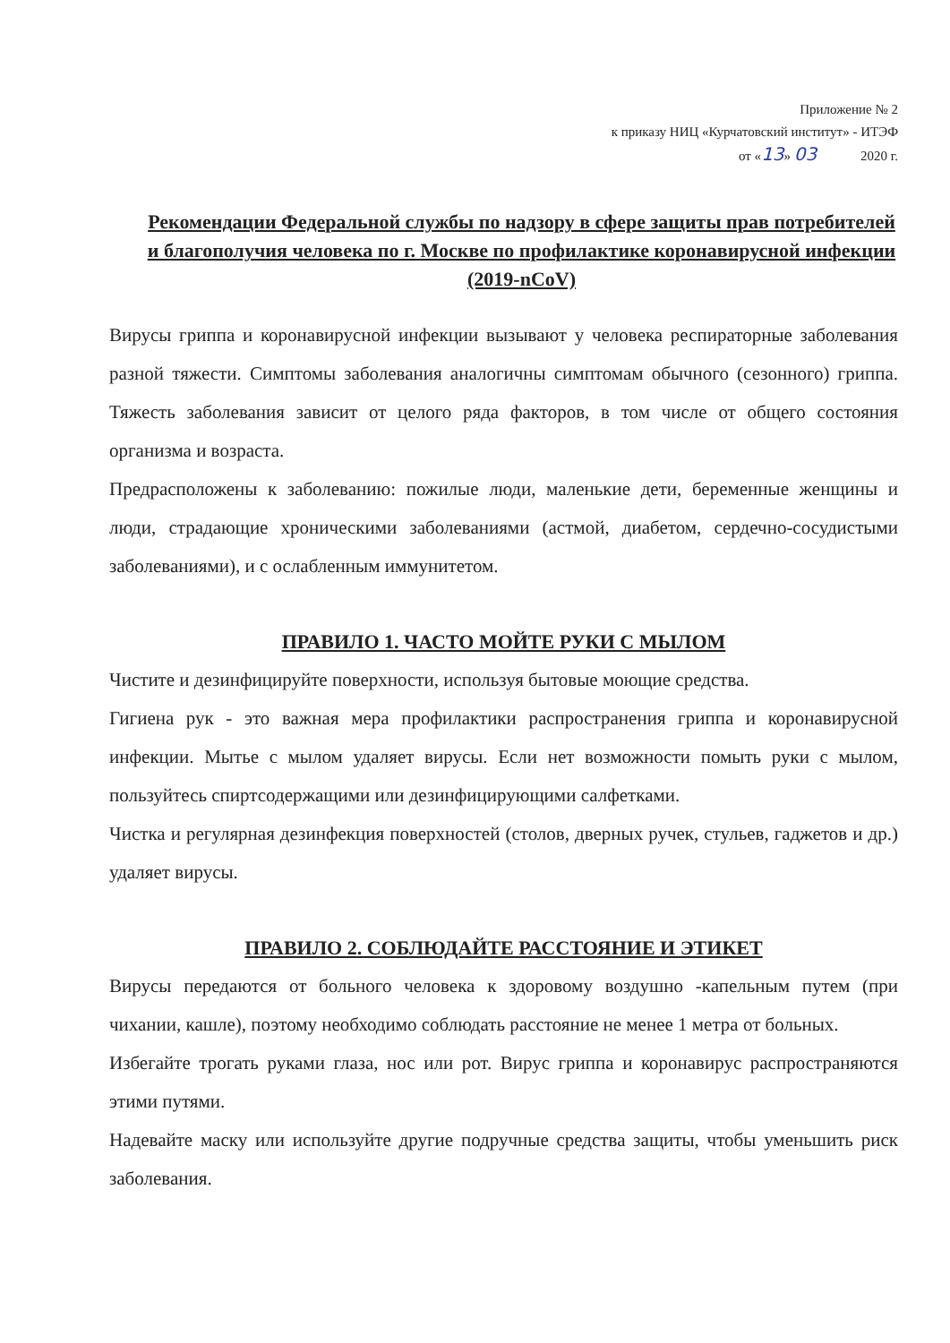Приложение № 2
к приказу НИЦ «Курчатовский институт» - ИТЭФ
от «13» 03 2020 г.
Рекомендации Федеральной службы по надзору в сфере защиты прав потребителей и благополучия человека по г. Москве по профилактике коронавирусной инфекции (2019-nCoV)
Вирусы гриппа и коронавирусной инфекции вызывают у человека респираторные заболевания разной тяжести. Симптомы заболевания аналогичны симптомам обычного (сезонного) гриппа. Тяжесть заболевания зависит от целого ряда факторов, в том числе от общего состояния организма и возраста.
Предрасположены к заболеванию: пожилые люди, маленькие дети, беременные женщины и люди, страдающие хроническими заболеваниями (астмой, диабетом, сердечно-сосудистыми заболеваниями), и с ослабленным иммунитетом.
ПРАВИЛО 1. ЧАСТО МОЙТЕ РУКИ С МЫЛОМ
Чистите и дезинфицируйте поверхности, используя бытовые моющие средства.
Гигиена рук - это важная мера профилактики распространения гриппа и коронавирусной инфекции. Мытье с мылом удаляет вирусы. Если нет возможности помыть руки с мылом, пользуйтесь спиртсодержащими или дезинфицирующими салфетками.
Чистка и регулярная дезинфекция поверхностей (столов, дверных ручек, стульев, гаджетов и др.) удаляет вирусы.
ПРАВИЛО 2. СОБЛЮДАЙТЕ РАССТОЯНИЕ И ЭТИКЕТ
Вирусы передаются от больного человека к здоровому воздушно -капельным путем (при чихании, кашле), поэтому необходимо соблюдать расстояние не менее 1 метра от больных.
Избегайте трогать руками глаза, нос или рот. Вирус гриппа и коронавирус распространяются этими путями.
Надевайте маску или используйте другие подручные средства защиты, чтобы уменьшить риск заболевания.